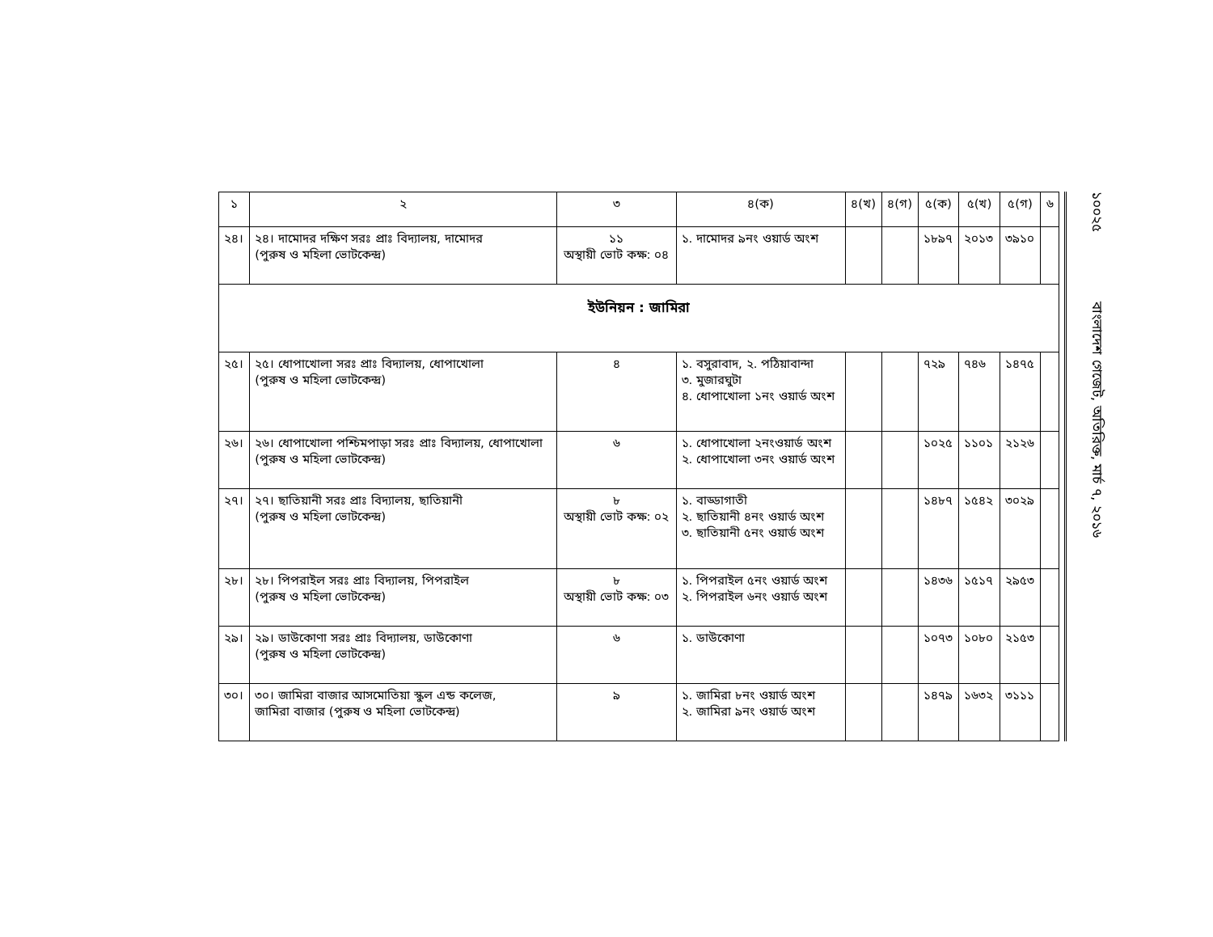| ১ | ২ | ৩ | ৪(ক) | ৪(খ) | ৪(গ) | ৫(ক) | ৫(খ) | ৫(গ) | ৬ |
| --- | --- | --- | --- | --- | --- | --- | --- | --- | --- |
| ২৪। | ২৪। দামোদর দক্ষিণ সরঃ প্রাঃ বিদ্যালয়, দামোদর (পুরুষ ও মহিলা ভোটকেন্দ্র) | ১১ অস্থায়ী ভোট কক্ষ: ০৪ | ১. দামোদর ৯নং ওয়ার্ড অংশ | | | ১৮৯৭ | ২০১৩ | ৩৯১০ | |
| ইউনিয়ন : জামিরা | | | | | | | | | |
| ২৫। | ২৫। ধোপাখোলা সরঃ প্রাঃ বিদ্যালয়, ধোপাখোলা (পুরুষ ও মহিলা ভোটকেন্দ্র) | ৪ | ১. বসুরাবাদ, ২. পঠিয়াবান্দা ৩. মুজারঘুটা ৪. ধোপাখোলা ১নং ওয়ার্ড অংশ | | | ৭২৯ | ৭৪৬ | ১৪৭৫ | |
| ২৬। | ২৬। ধোপাখোলা পশ্চিমপাড়া সরঃ প্রাঃ বিদ্যালয়, ধোপাখোলা (পুরুষ ও মহিলা ভোটকেন্দ্র) | ৬ | ১. ধোপাখোলা ২নংওয়ার্ড অংশ ২. ধোপাখোলা ৩নং ওয়ার্ড অংশ | | | ১০২৫ | ১১০১ | ২১২৬ | |
| ২৭। | ২৭। ছাতিয়ানী সরঃ প্রাঃ বিদ্যালয়, ছাতিয়ানী (পুরুষ ও মহিলা ভোটকেন্দ্র) | ৮ অস্থায়ী ভোট কক্ষ: ০২ | ১. বাড্ডাগাতী ২. ছাতিয়ানী ৪নং ওয়ার্ড অংশ ৩. ছাতিয়ানী ৫নং ওয়ার্ড অংশ | | | ১৪৮৭ | ১৫৪২ | ৩০২৯ | |
| ২৮। | ২৮। পিপরাইল সরঃ প্রাঃ বিদ্যালয়, পিপরাইল (পুরুষ ও মহিলা ভোটকেন্দ্র) | ৮ অস্থায়ী ভোট কক্ষ: ০৩ | ১. পিপরাইল ৫নং ওয়ার্ড অংশ ২. পিপরাইল ৬নং ওয়ার্ড অংশ | | | ১৪৩৬ | ১৫১৭ | ২৯৫৩ | |
| ২৯। | ২৯। ডাউকোণা সরঃ প্রাঃ বিদ্যালয়, ডাউকোণা (পুরুষ ও মহিলা ভোটকেন্দ্র) | ৬ | ১. ডাউকোণা | | | ১০৭৩ | ১০৮০ | ২১৫৩ | |
| ৩০। | ৩০। জামিরা বাজার আসমোতিয়া স্কুল এন্ড কলেজ, জামিরা বাজার (পুরুষ ও মহিলা ভোটকেন্দ্র) | ৯ | ১. জামিরা ৮নং ওয়ার্ড অংশ ২. জামিরা ৯নং ওয়ার্ড অংশ | | | ১৪৭৯ | ১৬৩২ | ৩১১১ | |
১০০২৫ বাংলাদেশ গেজেট, অতিরিক্ত, মার্চ ৭, ২০১৬